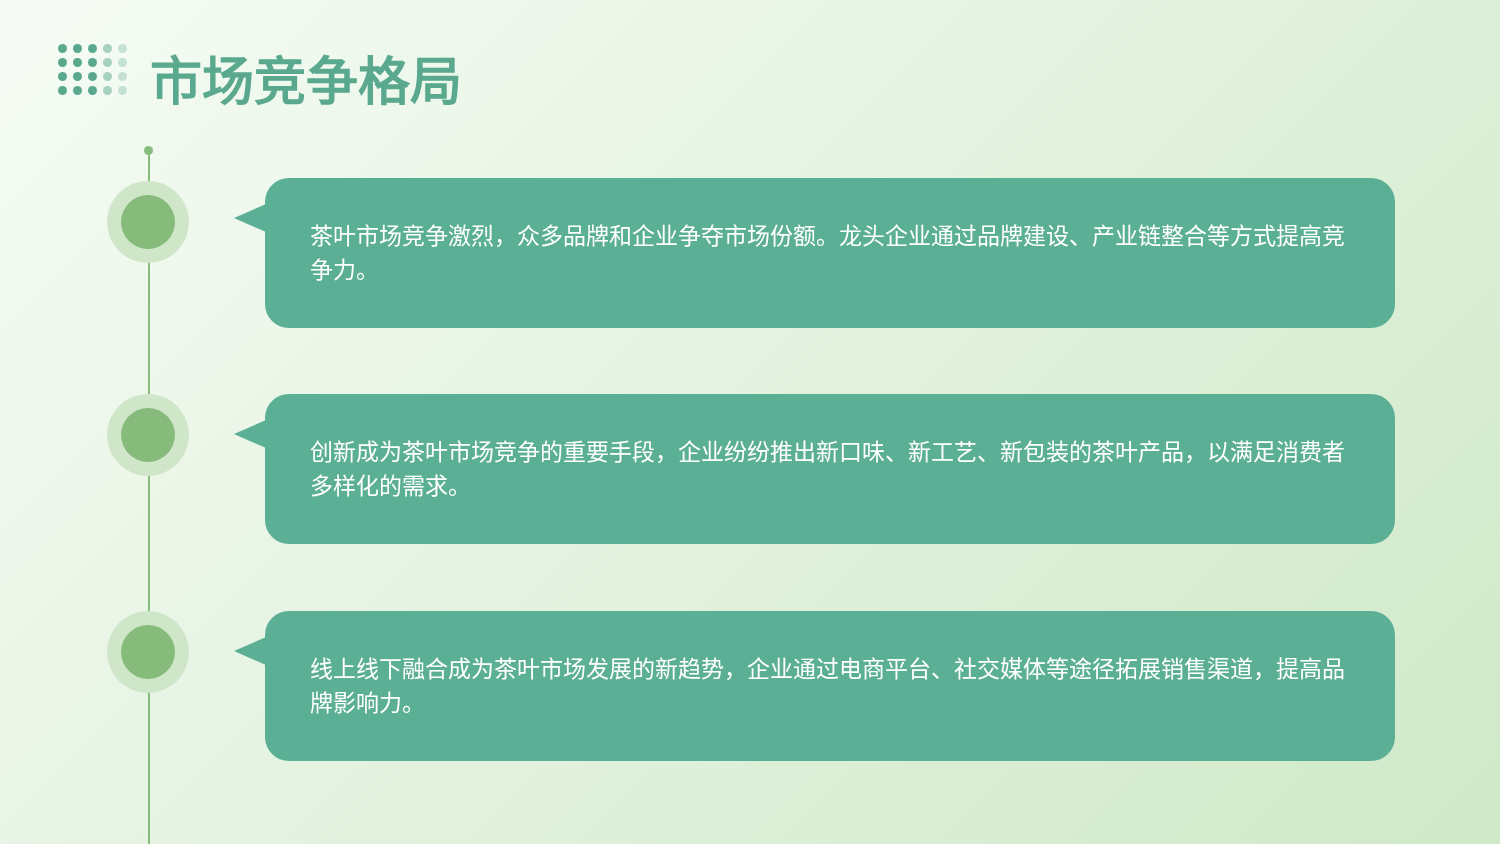市场竞争格局
茶叶市场竞争激烈，众多品牌和企业争夺市场份额。龙头企业通过品牌建设、产业链整合等方式提高竞争力。
创新成为茶叶市场竞争的重要手段，企业纷纷推出新口味、新工艺、新包装的茶叶产品，以满足消费者多样化的需求。
线上线下融合成为茶叶市场发展的新趋势，企业通过电商平台、社交媒体等途径拓展销售渠道，提高品牌影响力。